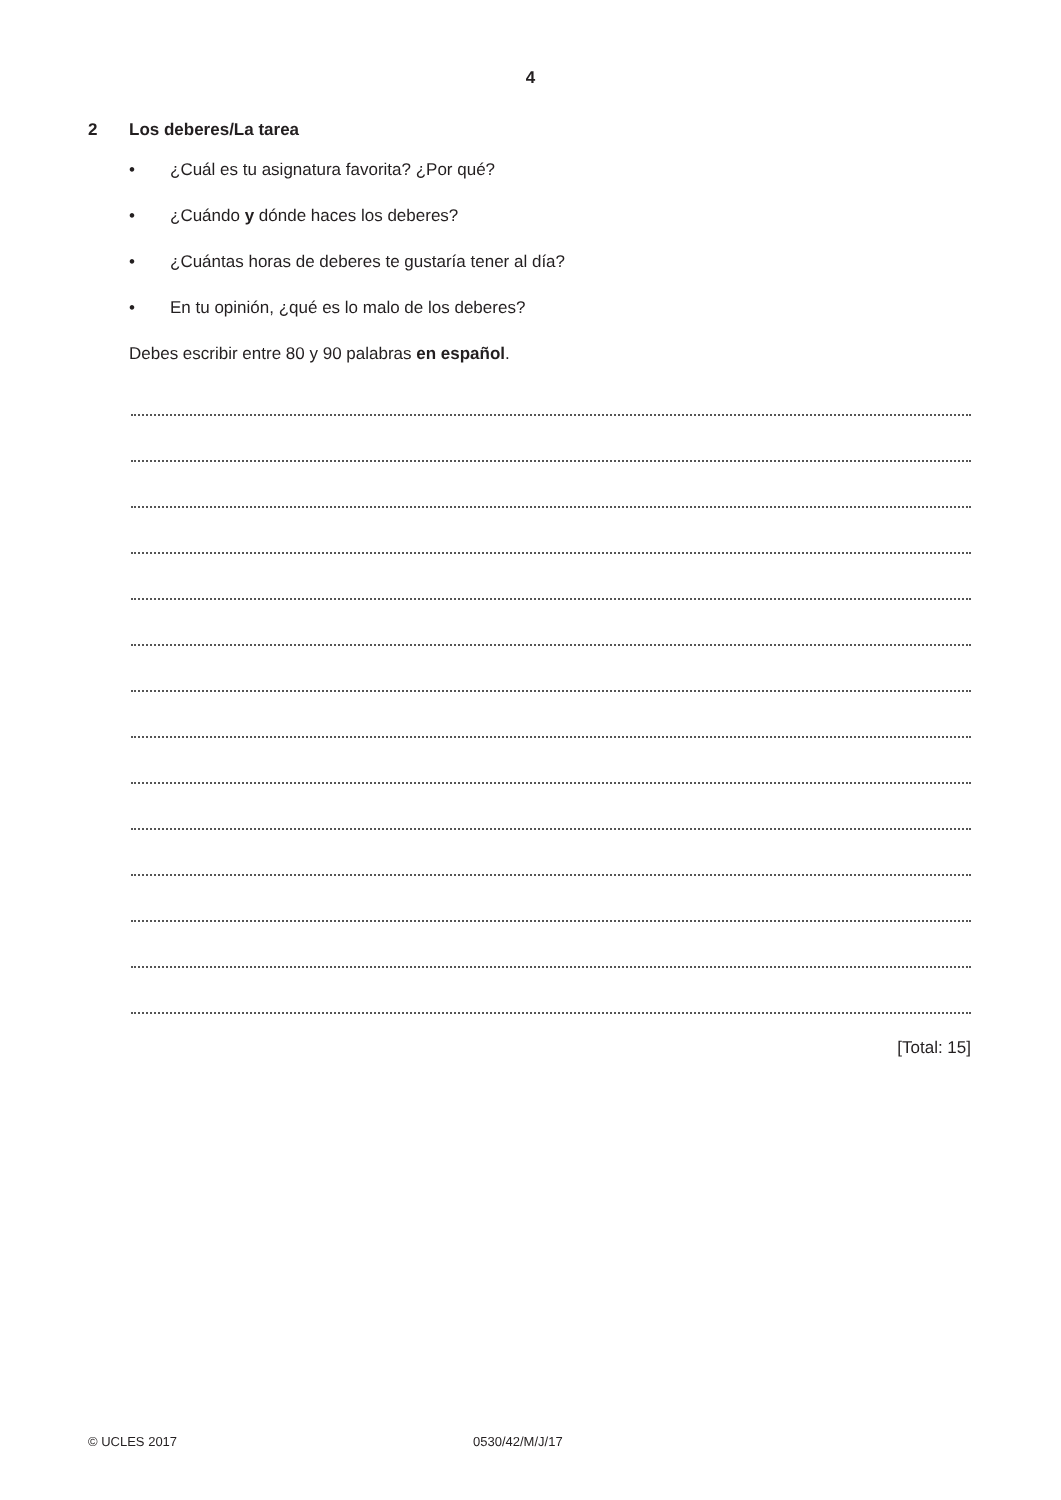4
2 Los deberes/La tarea
• ¿Cuál es tu asignatura favorita? ¿Por qué?
• ¿Cuándo y dónde haces los deberes?
• ¿Cuántas horas de deberes te gustaría tener al día?
• En tu opinión, ¿qué es lo malo de los deberes?
Debes escribir entre 80 y 90 palabras en español.
[Total: 15]
© UCLES 2017 0530/42/M/J/17